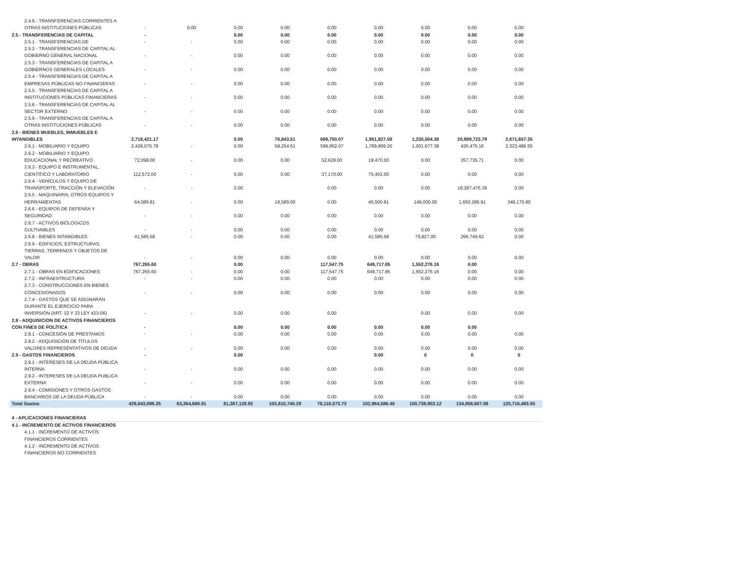| 2.4.9 - TRANSFERENCIAS CORRIENTES A OTRAS INSTITUCIONES PÚBLICAS | - | 0.00 | 0.00 | 0.00 | 0.00 | 0.00 | 0.00 | 0.00 | 0.00 |
| 2.5 - TRANSFERENCIAS DE CAPITAL | - | | 0.00 | 0.00 | 0.00 | 0.00 | 0.00 | 0.00 | 0.00 |
| 2.5.1 - TRANSFERENCIAS DE | - | - | 0.00 | 0.00 | 0.00 | 0.00 | 0.00 | 0.00 | 0.00 |
| 2.5.2 - TRANSFERENCIAS DE CAPITAL AL GOBIERNO GENERAL NACIONAL | - | - | 0.00 | 0.00 | 0.00 | 0.00 | 0.00 | 0.00 | 0.00 |
| 2.5.3 - TRANSFERENCIAS DE CAPITAL A GOBIERNOS GENERALES LOCALES | - | - | 0.00 | 0.00 | 0.00 | 0.00 | 0.00 | 0.00 | 0.00 |
| 2.5.4 - TRANSFERENCIAS DE CAPITAL A EMPRESAS PÚBLICAS NO FINANCIERAS | - | - | 0.00 | 0.00 | 0.00 | 0.00 | 0.00 | 0.00 | 0.00 |
| 2.5.5 - TRANSFERENCIAS DE CAPITAL A INSTITUCIONES PÚBLICAS FINANCIERAS | - | - | 0.00 | 0.00 | 0.00 | 0.00 | 0.00 | 0.00 | 0.00 |
| 2.5.6 - TRANSFERENCIAS DE CAPITAL AL SECTOR EXTERNO | - | - | 0.00 | 0.00 | 0.00 | 0.00 | 0.00 | 0.00 | 0.00 |
| 2.5.9 - TRANSFERENCIAS DE CAPITAL A OTRAS INSTITUCIONES PÚBLICAS | - | - | 0.00 | 0.00 | 0.00 | 0.00 | 0.00 | 0.00 | 0.00 |
| 2.6 - BIENES MUEBLES, INMUEBLES E INTANGIBLES | 2,718,421.17 | | 0.00 | 76,843.51 | 689,750.07 | 1,951,827.59 | 1,230,504.38 | 20,988,723.79 | 2,671,657.35 |
| 2.6.1 - MOBILIARIO Y EQUIPO | 2,428,075.78 | - | 0.00 | 58,254.51 | 599,952.07 | 1,769,869.20 | 1,001,677.38 | 426,475.16 | 2,323,486.55 |
| 2.6.2 - MOBILIARIO Y EQUIPO EDUCACIONAL Y RECREATIVO | 72,098.00 | - | 0.00 | 0.00 | 52,628.00 | 19,470.00 | 0.00 | 357,735.71 | 0.00 |
| 2.6.3 - EQUIPO E INSTRUMENTAL, CIENTÍFICO Y LABORATORIO | 112,572.00 | - | 0.00 | 0.00 | 37,170.00 | 75,402.00 | 0.00 | 0.00 | 0.00 |
| 2.6.4 - VEHÍCULOS Y EQUIPO DE TRANSPORTE, TRACCIÓN Y ELEVACIÓN | - | - | 0.00 | | 0.00 | 0.00 | 0.00 | 18,287,476.39 | 0.00 |
| 2.6.5 - MAQUINARIA, OTROS EQUIPOS Y HERRAMIENTAS | 64,089.81 | - | 0.00 | 18,589.00 | 0.00 | 45,500.81 | 149,000.00 | 1,650,286.91 | 348,170.80 |
| 2.6.6 - EQUIPOS DE DEFENSA Y SEGURIDAD | - | - | 0.00 | 0.00 | 0.00 | 0.00 | 0.00 | 0.00 | 0.00 |
| 2.6.7 - ACTIVOS BIÓLOGICOS CULTIVABLES | - | - | 0.00 | 0.00 | 0.00 | 0.00 | 0.00 | 0.00 | 0.00 |
| 2.6.8 - BIENES INTANGIBLES | 41,585.58 | - | 0.00 | 0.00 | 0.00 | 41,585.58 | 79,827.00 | 266,749.62 | 0.00 |
| 2.6.9 - EDIFICIOS, ESTRUCTURAS, TIERRAS, TERRENOS Y OBJETOS DE VALOR | - | - | 0.00 | 0.00 | 0.00 | 0.00 | 0.00 | 0.00 | 0.00 |
| 2.7 - OBRAS | 767,265.60 | | 0.00 | | 117,547.75 | 649,717.85 | 1,552,276.16 | 0.00 | |
| 2.7.1 - OBRAS EN EDIFICACIONES | 767,265.60 | - | 0.00 | 0.00 | 117,547.75 | 649,717.85 | 1,552,276.16 | 0.00 | 0.00 |
| 2.7.2 - INFRAESTRUCTURA | - | - | 0.00 | 0.00 | 0.00 | 0.00 | 0.00 | 0.00 | 0.00 |
| 2.7.3 - CONSTRUCCIONES EN BIENES CONCESIONADOS | - | - | 0.00 | 0.00 | 0.00 | 0.00 | 0.00 | 0.00 | 0.00 |
| 2.7.4 - GASTOS QUE SE ASIGNARÁN DURANTE EL EJERCICIO PARA INVERSIÓN (ART. 32 Y 33 LEY 423-06) | - | - | 0.00 | 0.00 | 0.00 | | 0.00 | 0.00 | 0.00 |
| 2.8 - ADQUISICION DE ACTIVOS FINANCIEROS CON FINES DE POLÍTICA | - | | 0.00 | 0.00 | 0.00 | 0.00 | 0.00 | 0.00 | |
| 2.8.1 - CONCESIÓN DE PRESTAMOS | - | - | 0.00 | 0.00 | 0.00 | 0.00 | 0.00 | 0.00 | 0.00 |
| 2.8.2 - ADQUISICIÓN DE TÍTULOS VALORES REPRESENTATIVOS DE DEUDA | - | - | 0.00 | 0.00 | 0.00 | 0.00 | 0.00 | 0.00 | 0.00 |
| 2.9 - GASTOS FINANCIEROS | - | | 0.00 | | | 0.00 | 0 | 0 | 0 |
| 2.9.1 - INTERESES DE LA DEUDA PÚBLICA INTERNA | - | - | 0.00 | 0.00 | 0.00 | 0.00 | 0.00 | 0.00 | 0.00 |
| 2.9.2 - INTERESES DE LA DEUDA PUBLICA EXTERNA | - | - | 0.00 | 0.00 | 0.00 | 0.00 | 0.00 | 0.00 | 0.00 |
| 2.9.4 - COMISIONES Y OTROS GASTOS BANCARIOS DE LA DEUDA PÚBLICA | - | - | 0.00 | 0.00 | 0.00 | 0.00 | 0.00 | 0.00 | 0.00 |
| Total Gastos | 429,643,696.25 | 63,364,666.91 | 81,387,128.92 | 103,810,740.29 | 78,116,573.73 | 102,964,586.40 | 100,738,903.12 | 134,858,667.08 | 120,716,483.55 |
| 4 - APLICACIONES FINANCIERAS | | | | | | | | | |
| 4.1 - INCREMENTO DE ACTIVOS FINANCIEROS | | | | | | | | | |
| 4.1.1 - INCREMENTO DE ACTIVOS FINANCIEROS CORRIENTES | | | | | | | | | |
| 4.1.2 - INCREMENTO DE ACTIVOS FINANCIEROS NO CORRIENTES | | | | | | | | | |